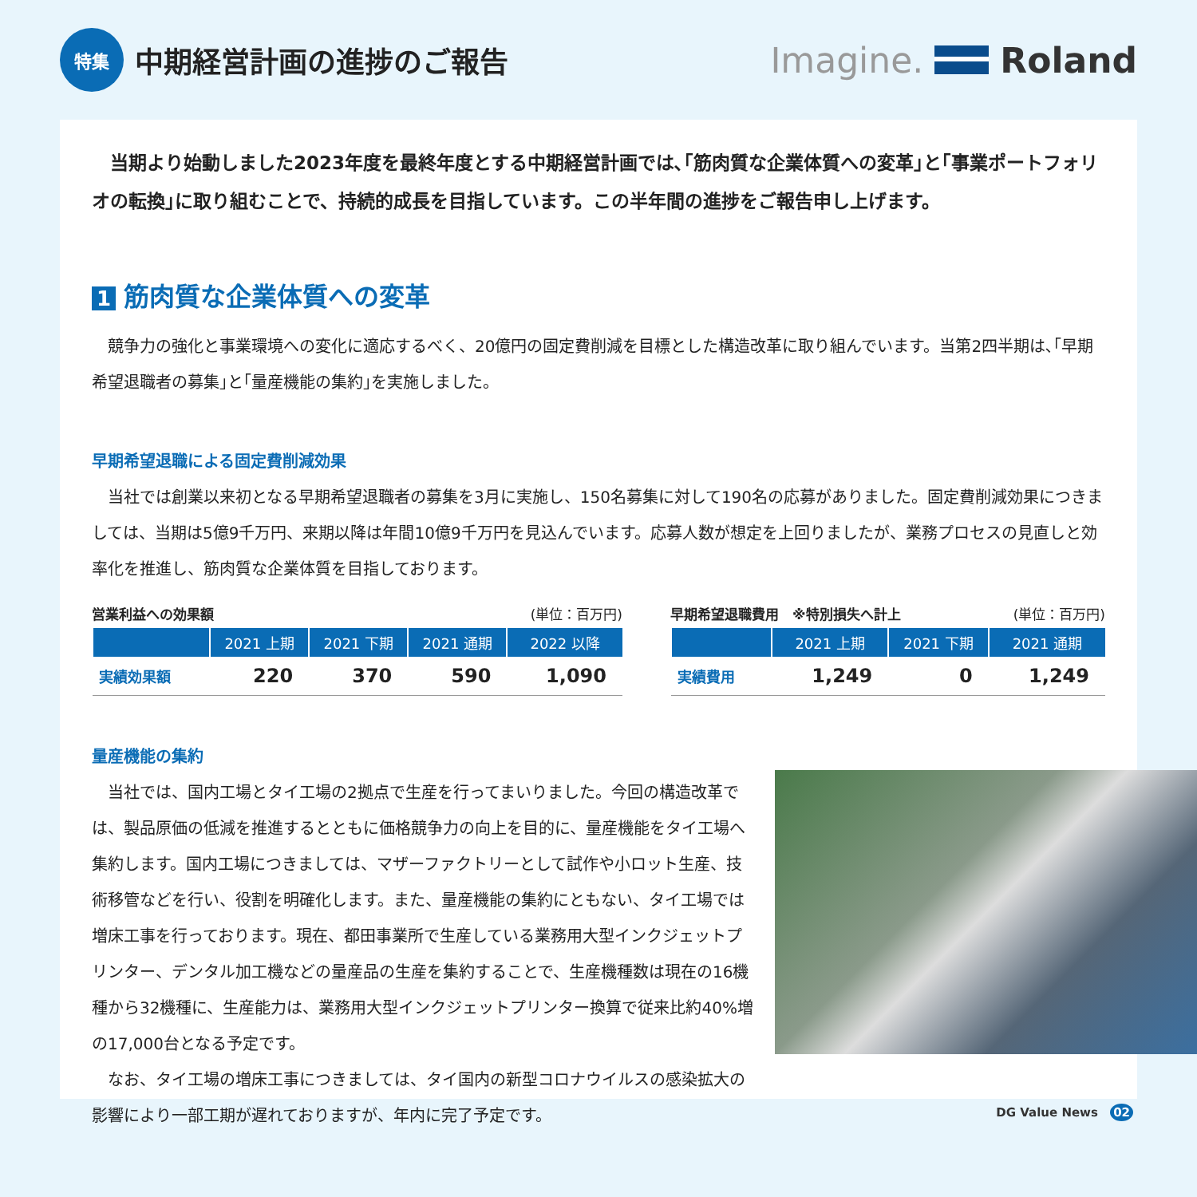特集 中期経営計画の進捗のご報告
Imagine. Roland
当期より始動しました2023年度を最終年度とする中期経営計画では､｢筋肉質な企業体質への変革｣と｢事業ポートフォリオの転換｣に取り組むことで、持続的成長を目指しています。この半年間の進捗をご報告申し上げます。
1 筋肉質な企業体質への変革
競争力の強化と事業環境への変化に適応するべく、20億円の固定費削減を目標とした構造改革に取り組んでいます。当第2四半期は､｢早期希望退職者の募集｣と｢量産機能の集約｣を実施しました。
早期希望退職による固定費削減効果
当社では創業以来初となる早期希望退職者の募集を3月に実施し、150名募集に対して190名の応募がありました。固定費削減効果につきましては、当期は5億9千万円、来期以降は年間10億9千万円を見込んでいます。応募人数が想定を上回りましたが、業務プロセスの見直しと効率化を推進し、筋肉質な企業体質を目指しております。
営業利益への効果額 (単位：百万円)
| | 2021 上期 | 2021 下期 | 2021 通期 | 2022 以降 |
| --- | --- | --- | --- | --- |
| 実績効果額 | 220 | 370 | 590 | 1,090 |
早期希望退職費用　※特別損失へ計上 (単位：百万円)
| | 2021 上期 | 2021 下期 | 2021 通期 |
| --- | --- | --- | --- |
| 実績費用 | 1,249 | 0 | 1,249 |
量産機能の集約
当社では、国内工場とタイ工場の2拠点で生産を行ってまいりました。今回の構造改革では、製品原価の低減を推進するとともに価格競争力の向上を目的に、量産機能をタイ工場へ集約します。国内工場につきましては、マザーファクトリーとして試作や小ロット生産、技術移管などを行い、役割を明確化します。また、量産機能の集約にともない、タイ工場では増床工事を行っております。現在、都田事業所で生産している業務用大型インクジェットプリンター、デンタル加工機などの量産品の生産を集約することで、生産機種数は現在の16機種から32機種に、生産能力は、業務用大型インクジェットプリンター換算で従来比約40%増の17,000台となる予定です。
なお、タイ工場の増床工事につきましては、タイ国内の新型コロナウイルスの感染拡大の影響により一部工期が遅れておりますが、年内に完了予定です。
DG Value News 02